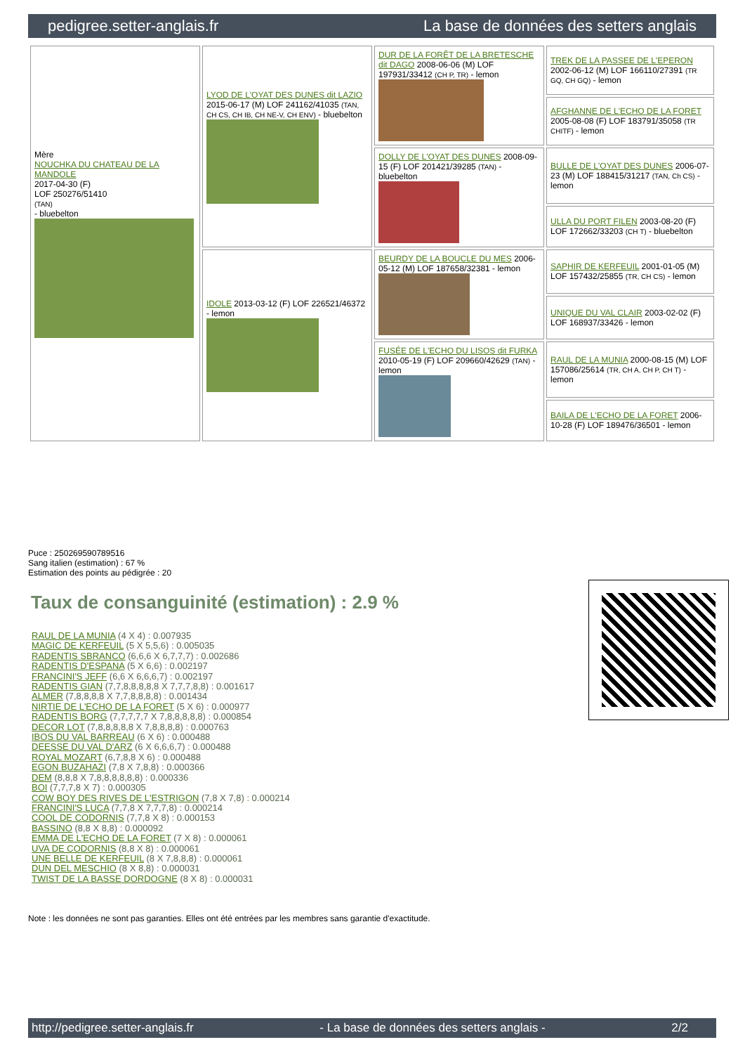pedigree.setter-anglais.fr La base de données des setters anglais
| Mère NOUCHKA DU CHATEAU DE LA MANDOLE 2017-04-30 (F) LOF 250276/51410 (TAN) - bluebelton | LYOD DE L'OYAT DES DUNES dit LAZIO 2015-06-17 (M) LOF 241162/41035 (TAN, CH CS, CH IB, CH NE-V, CH ENV) - bluebelton | DUR DE LA FORÊT DE LA BRETESCHE dit DAGO 2008-06-06 (M) LOF 197931/33412 (CH P, TR) - lemon | TREK DE LA PASSEE DE L'EPERON 2002-06-12 (M) LOF 166110/27391 (TR GQ, CH GQ) - lemon |
| | | | AFGHANNE DE L'ECHO DE LA FORET 2005-08-08 (F) LOF 183791/35058 (TR CHITF) - lemon |
| | | DOLLY DE L'OYAT DES DUNES 2008-09-15 (F) LOF 201421/39285 (TAN) - bluebelton | BULLE DE L'OYAT DES DUNES 2006-07-23 (M) LOF 188415/31217 (TAN, Ch CS) - lemon |
| | | | ULLA DU PORT FILEN 2003-08-20 (F) LOF 172662/33203 (CH T) - bluebelton |
| | IDOLE 2013-03-12 (F) LOF 226521/46372 - lemon | BEURDY DE LA BOUCLE DU MES 2006-05-12 (M) LOF 187658/32381 - lemon | SAPHIR DE KERFEUIL 2001-01-05 (M) LOF 157432/25855 (TR, CH CS) - lemon |
| | | | UNIQUE DU VAL CLAIR 2003-02-02 (F) LOF 168937/33426 - lemon |
| | | FUSÉE DE L'ECHO DU LISOS dit FURKA 2010-05-19 (F) LOF 209660/42629 (TAN) - lemon | RAUL DE LA MUNIA 2000-08-15 (M) LOF 157086/25614 (TR, CH A, CH P, CH T) - lemon |
| | | | BAILA DE L'ECHO DE LA FORET 2006-10-28 (F) LOF 189476/36501 - lemon |
Puce : 250269590789516
Sang italien (estimation) : 67 %
Estimation des points au pédigrée : 20
Taux de consanguinité (estimation) : 2.9 %
RAUL DE LA MUNIA (4 X 4) : 0.007935
MAGIC DE KERFEUIL (5 X 5,5,6) : 0.005035
RADENTIS SBRANCO (6,6,6 X 6,7,7,7) : 0.002686
RADENTIS D'ESPANA (5 X 6,6) : 0.002197
FRANCINI'S JEFF (6,6 X 6,6,6,7) : 0.002197
RADENTIS GIAN (7,7,8,8,8,8,8 X 7,7,7,8,8) : 0.001617
ALMER (7,8,8,8,8 X 7,7,8,8,8,8) : 0.001434
NIRTIE DE L'ECHO DE LA FORET (5 X 6) : 0.000977
RADENTIS BORG (7,7,7,7,7 X 7,8,8,8,8,8) : 0.000854
DECOR LOT (7,8,8,8,8,8 X 7,8,8,8,8) : 0.000763
IBOS DU VAL BARREAU (6 X 6) : 0.000488
DEESSE DU VAL D'ARZ (6 X 6,6,6,7) : 0.000488
ROYAL MOZART (6,7,8,8 X 6) : 0.000488
EGON BUZAHAZI (7,8 X 7,8,8) : 0.000366
DEM (8,8,8 X 7,8,8,8,8,8,8) : 0.000336
BOI (7,7,7,8 X 7) : 0.000305
COW BOY DES RIVES DE L'ESTRIGON (7,8 X 7,8) : 0.000214
FRANCINI'S LUCA (7,7,8 X 7,7,7,8) : 0.000214
COOL DE CODORNIS (7,7,8 X 8) : 0.000153
BASSINO (8,8 X 8,8) : 0.000092
EMMA DE L'ECHO DE LA FORET (7 X 8) : 0.000061
UVA DE CODORNIS (8,8 X 8) : 0.000061
UNE BELLE DE KERFEUIL (8 X 7,8,8,8) : 0.000061
DUN DEL MESCHIO (8 X 8,8) : 0.000031
TWIST DE LA BASSE DORDOGNE (8 X 8) : 0.000031
Note : les données ne sont pas garanties. Elles ont été entrées par les membres sans garantie d'exactitude.
http://pedigree.setter-anglais.fr - La base de données des setters anglais - 2/2